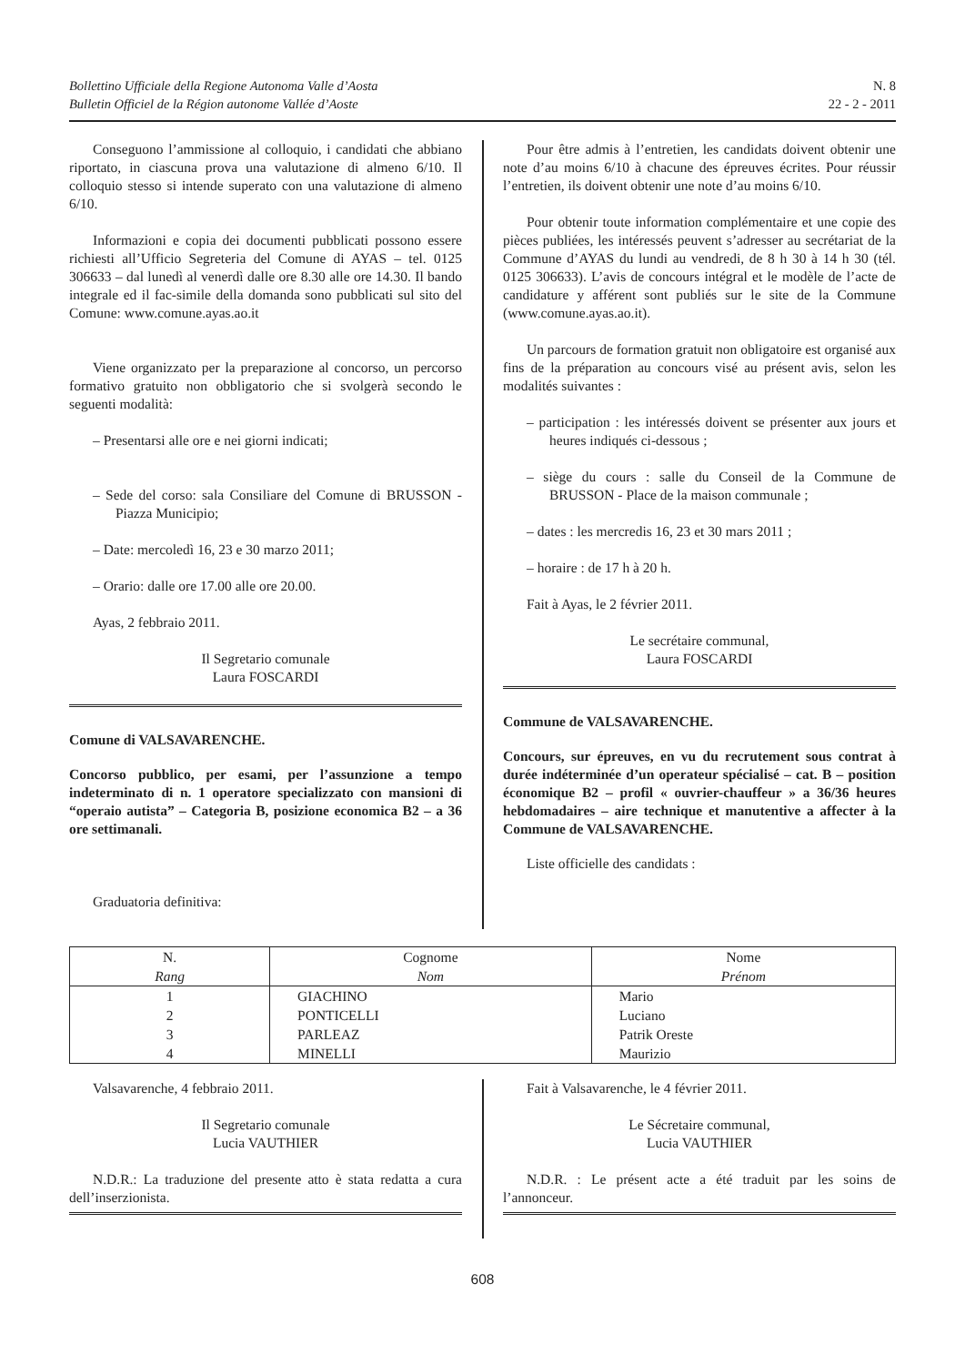Bollettino Ufficiale della Regione Autonoma Valle d’Aosta
Bulletin Officiel de la Région autonome Vallée d’Aoste
N. 8
22 - 2 - 2011
Conseguono l’ammissione al colloquio, i candidati che abbiano riportato, in ciascuna prova una valutazione di almeno 6/10. Il colloquio stesso si intende superato con una valutazione di almeno 6/10.
Informazioni e copia dei documenti pubblicati possono essere richiesti all’Ufficio Segreteria del Comune di AYAS – tel. 0125 306633 – dal lunedì al venerdì dalle ore 8.30 alle ore 14.30. Il bando integrale ed il fac-simile della domanda sono pubblicati sul sito del Comune: www.comune.ayas.ao.it
Viene organizzato per la preparazione al concorso, un percorso formativo gratuito non obbligatorio che si svolgerà secondo le seguenti modalità:
– Presentarsi alle ore e nei giorni indicati;
– Sede del corso: sala Consiliare del Comune di BRUSSON - Piazza Municipio;
– Date: mercoledì 16, 23 e 30 marzo 2011;
– Orario: dalle ore 17.00 alle ore 20.00.
Ayas, 2 febbraio 2011.
Il Segretario comunale
Laura FOSCARDI
Comune di VALSAVARENCHE.
Concorso pubblico, per esami, per l’assunzione a tempo indeterminato di n. 1 operatore specializzato con mansioni di “operaio autista” – Categoria B, posizione economica B2 – a 36 ore settimanali.
Graduatoria definitiva:
Pour être admis à l’entretien, les candidats doivent obtenir une note d’au moins 6/10 à chacune des épreuves écrites. Pour réussir l’entretien, ils doivent obtenir une note d’au moins 6/10.
Pour obtenir toute information complémentaire et une copie des pièces publiées, les intéressés peuvent s’adresser au secrétariat de la Commune d’AYAS du lundi au vendredi, de 8 h 30 à 14 h 30 (tél. 0125 306633). L’avis de concours intégral et le modèle de l’acte de candidature y afférent sont publiés sur le site de la Commune (www.comune.ayas.ao.it).
Un parcours de formation gratuit non obligatoire est organisé aux fins de la préparation au concours visé au présent avis, selon les modalités suivantes :
– participation : les intéressés doivent se présenter aux jours et heures indiqués ci-dessous ;
– siège du cours : salle du Conseil de la Commune de BRUSSON - Place de la maison communale ;
– dates : les mercredis 16, 23 et 30 mars 2011 ;
– horaire : de 17 h à 20 h.
Fait à Ayas, le 2 février 2011.
Le secrétaire communal,
Laura FOSCARDI
Commune de VALSAVARENCHE.
Concours, sur épreuves, en vu du recrutement sous contrat à durée indéterminée d’un operateur spécialisé – cat. B – position économique B2 – profil « ouvrier-chauffeur » a 36/36 heures hebdomadaires – aire technique et manutentive a affecter à la Commune de VALSAVARENCHE.
Liste officielle des candidats :
| N. Rang | Cognome Nom | Nome Prénom |
| --- | --- | --- |
| 1 | GIACHINO | Mario |
| 2 | PONTICELLI | Luciano |
| 3 | PARLEAZ | Patrik Oreste |
| 4 | MINELLI | Maurizio |
Valsavarenche, 4 febbraio 2011.
Il Segretario comunale
Lucia VAUTHIER
N.D.R.: La traduzione del presente atto è stata redatta a cura dell’inserzionista.
Fait à Valsavarenche, le 4 février 2011.
Le Sécretaire communal,
Lucia VAUTHIER
N.D.R. : Le présent acte a été traduit par les soins de l’annonceur.
608